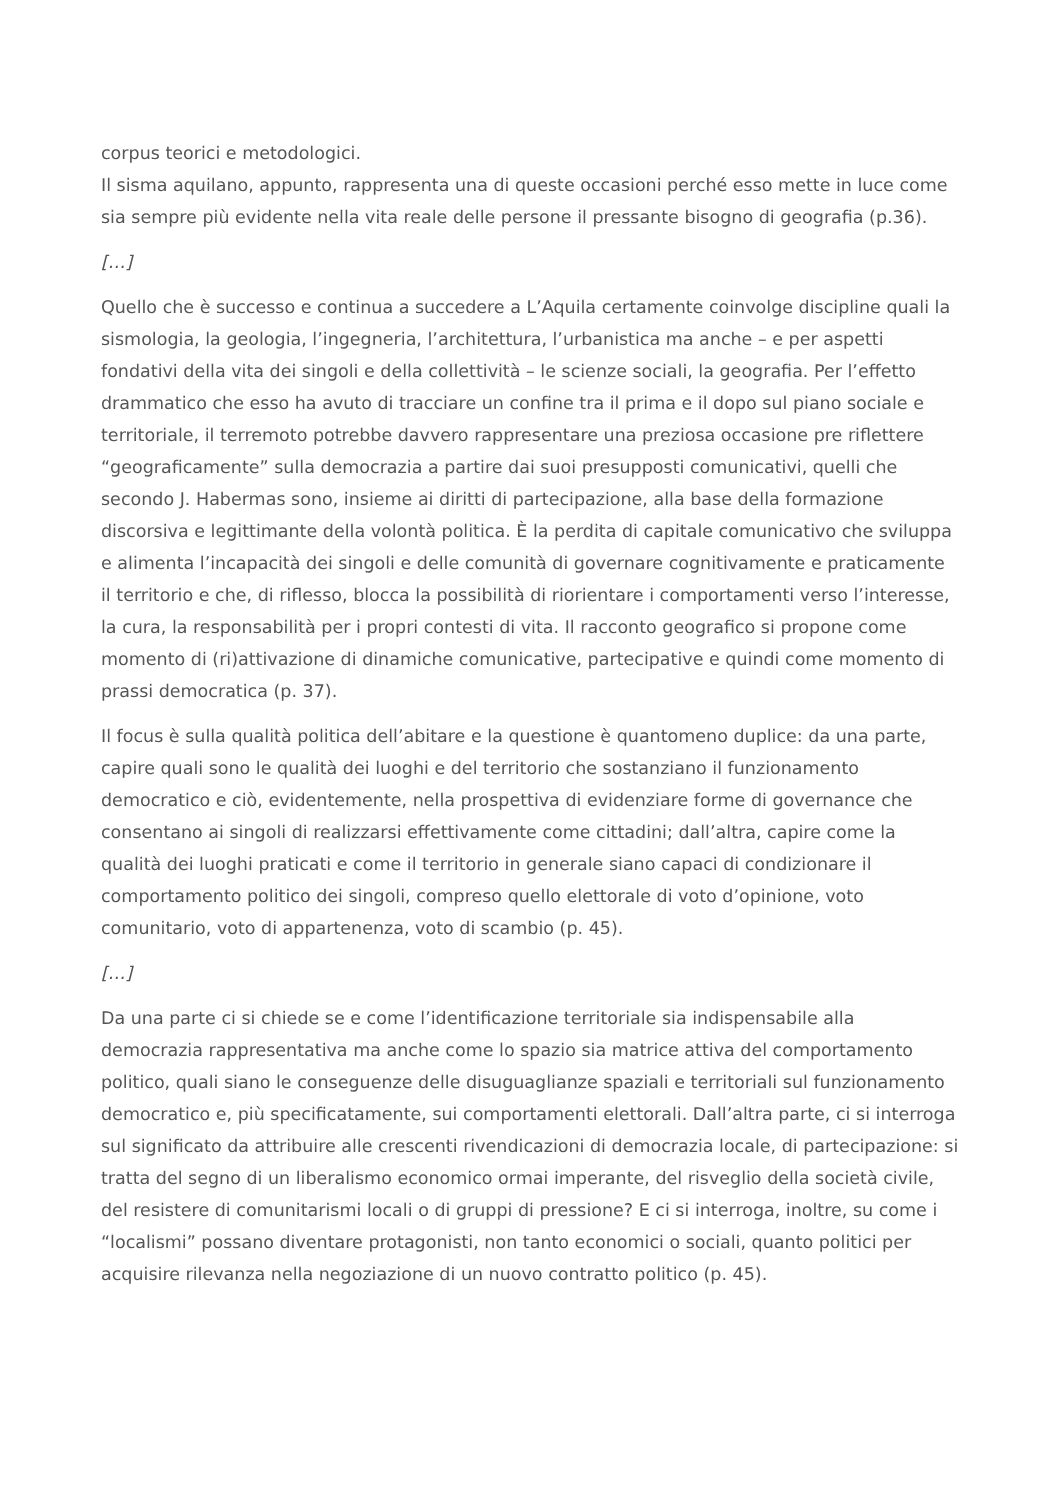corpus teorici e metodologici.
Il sisma aquilano, appunto, rappresenta una di queste occasioni perché esso mette in luce come sia sempre più evidente nella vita reale delle persone il pressante bisogno di geografia (p.36).
[…]
Quello che è successo e continua a succedere a L’Aquila certamente coinvolge discipline quali la sismologia, la geologia, l’ingegneria, l’architettura, l’urbanistica ma anche – e per aspetti fondativi della vita dei singoli e della collettività – le scienze sociali, la geografia. Per l’effetto drammatico che esso ha avuto di tracciare un confine tra il prima e il dopo sul piano sociale e territoriale, il terremoto potrebbe davvero rappresentare una preziosa occasione pre riflettere “geograficamente” sulla democrazia a partire dai suoi presupposti comunicativi, quelli che secondo J. Habermas sono, insieme ai diritti di partecipazione, alla base della formazione discorsiva e legittimante della volontà politica. È la perdita di capitale comunicativo che sviluppa e alimenta l’incapacità dei singoli e delle comunità di governare cognitivamente e praticamente il territorio e che, di riflesso, blocca la possibilità di riorientare i comportamenti verso l’interesse, la cura, la responsabilità per i propri contesti di vita. Il racconto geografico si propone come momento di (ri)attivazione di dinamiche comunicative, partecipative e quindi come momento di prassi democratica (p. 37).
Il focus è sulla qualità politica dell’abitare e la questione è quantomeno duplice: da una parte, capire quali sono le qualità dei luoghi e del territorio che sostanziano il funzionamento democratico e ciò, evidentemente, nella prospettiva di evidenziare forme di governance che consentano ai singoli di realizzarsi effettivamente come cittadini; dall’altra, capire come la qualità dei luoghi praticati e come il territorio in generale siano capaci di condizionare il comportamento politico dei singoli, compreso quello elettorale di voto d’opinione, voto comunitario, voto di appartenenza, voto di scambio (p. 45).
[…]
Da una parte ci si chiede se e come l’identificazione territoriale sia indispensabile alla democrazia rappresentativa ma anche come lo spazio sia matrice attiva del comportamento politico, quali siano le conseguenze delle disuguaglianze spaziali e territoriali sul funzionamento democratico e, più specificatamente, sui comportamenti elettorali. Dall’altra parte, ci si interroga sul significato da attribuire alle crescenti rivendicazioni di democrazia locale, di partecipazione: si tratta del segno di un liberalismo economico ormai imperante, del risveglio della società civile, del resistere di comunitarismi locali o di gruppi di pressione? E ci si interroga, inoltre, su come i “localismi” possano diventare protagonisti, non tanto economici o sociali, quanto politici per acquisire rilevanza nella negoziazione di un nuovo contratto politico (p. 45).